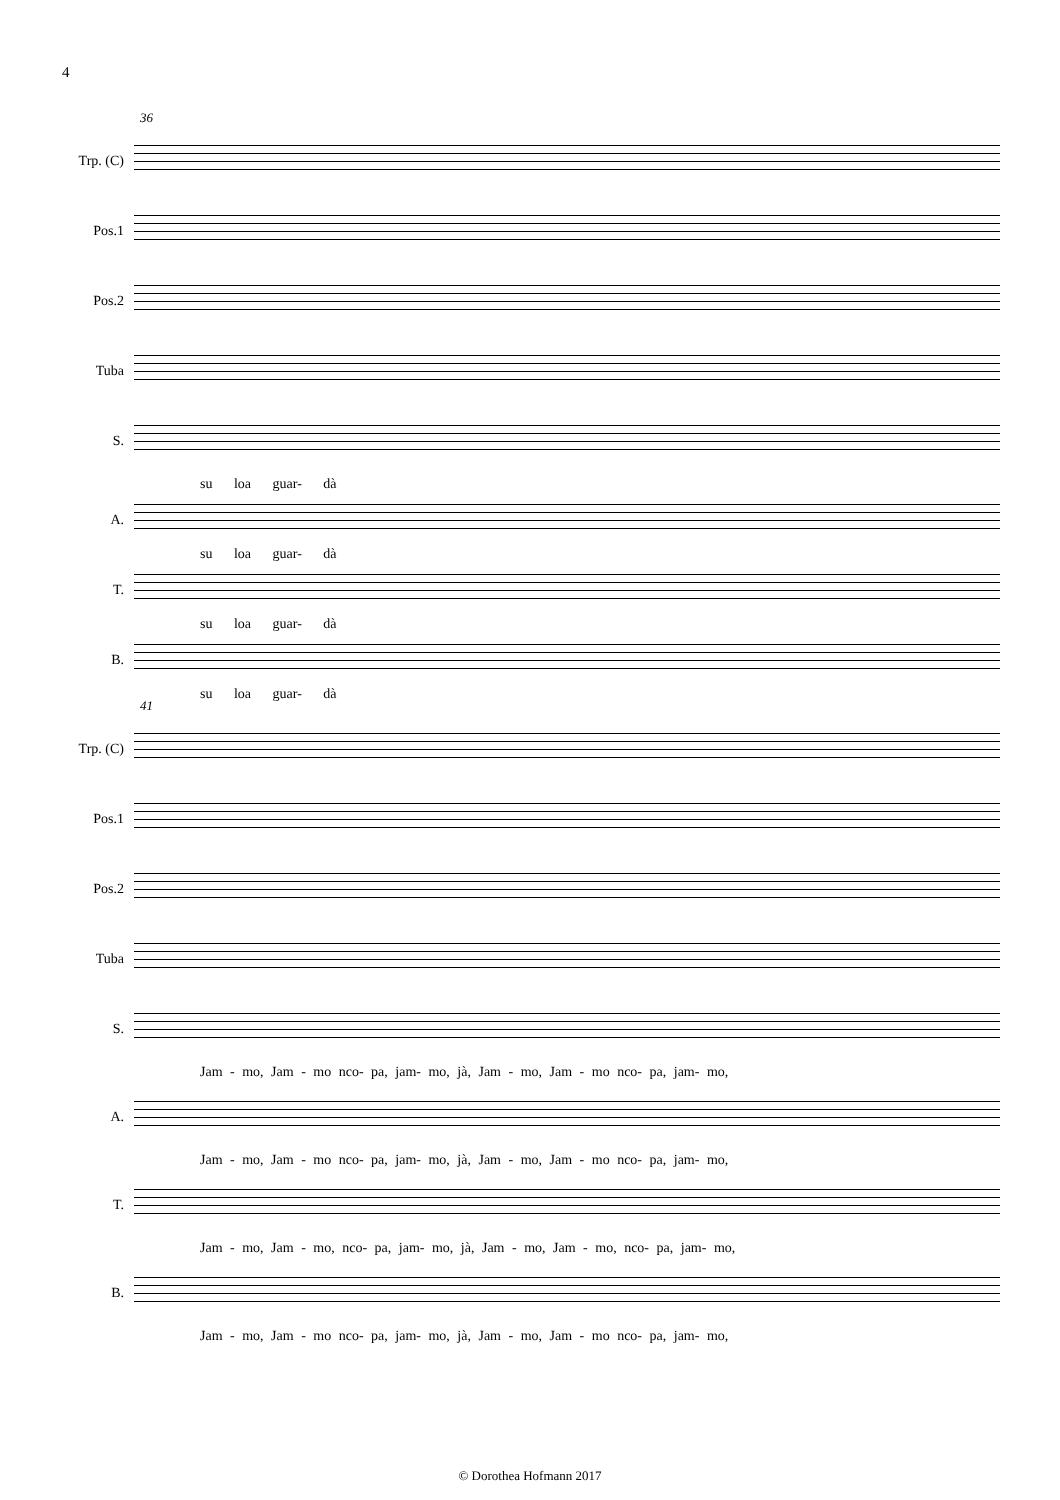4
36
Trp. (C)
Pos.1
Pos.2
Tuba
S.
su loa guar- dà
A.
su loa guar- dà
T.
su loa guar- dà
B.
su loa guar- dà
41
Trp. (C)
Pos.1
Pos.2
Tuba
S.
Jam - mo, Jam - mo nco- pa, jam- mo, jà, Jam - mo, Jam - mo nco- pa, jam- mo,
A.
Jam - mo, Jam - mo nco- pa, jam- mo, jà, Jam - mo, Jam - mo nco- pa, jam- mo,
T.
Jam - mo, Jam - mo, nco- pa, jam- mo, jà, Jam - mo, Jam - mo, nco- pa, jam- mo,
B.
Jam - mo, Jam - mo nco- pa, jam- mo, jà, Jam - mo, Jam - mo nco- pa, jam- mo,
© Dorothea Hofmann 2017